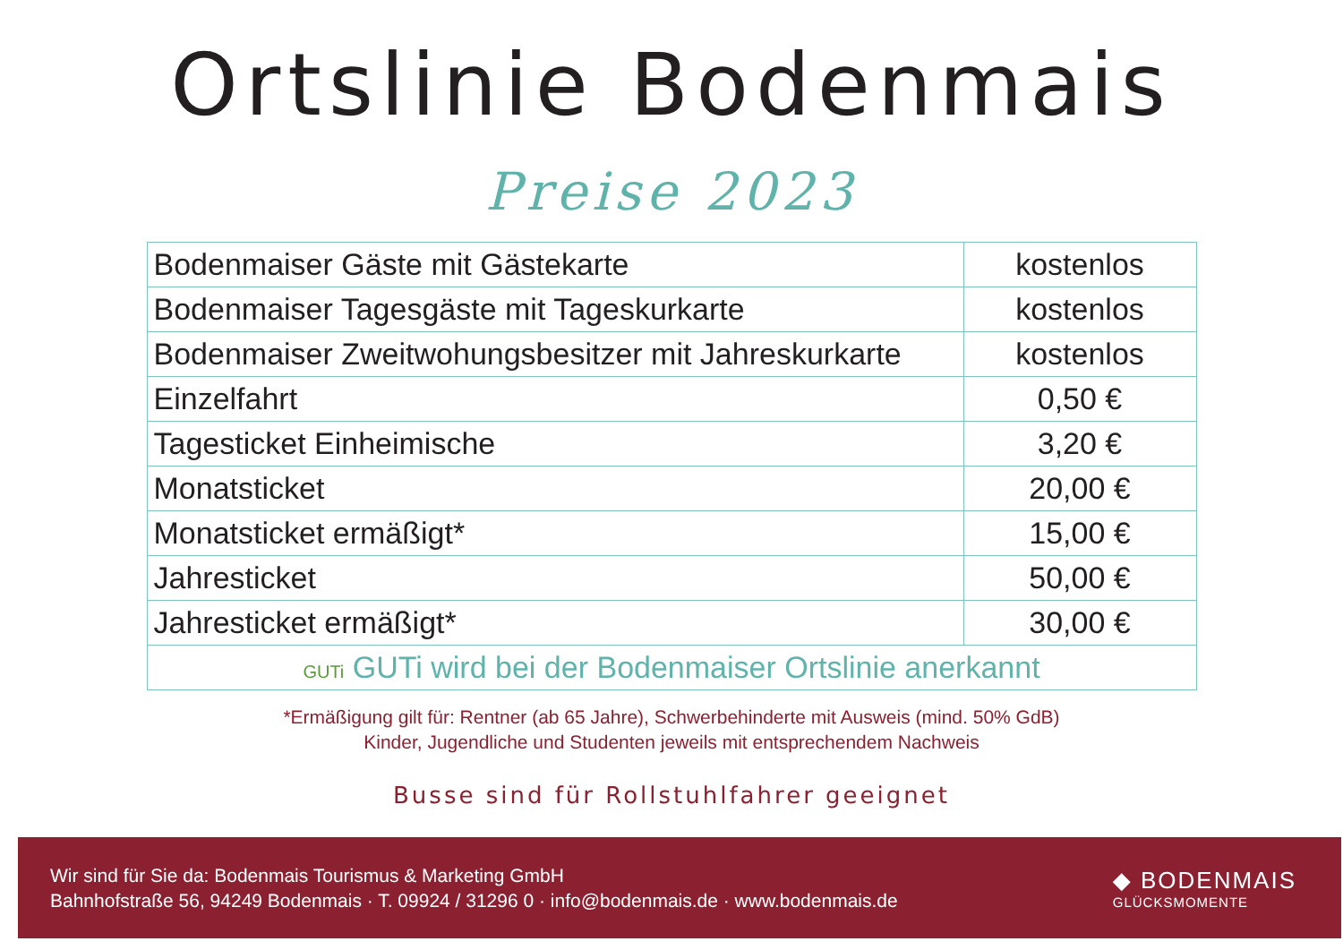Ortslinie Bodenmais
Preise 2023
| Bodenmaiser Gäste mit Gästekarte | kostenlos |
| Bodenmaiser Tagesgäste mit Tageskurkarte | kostenlos |
| Bodenmaiser Zweitwohungsbesitzer mit Jahreskurkarte | kostenlos |
| Einzelfahrt | 0,50 € |
| Tagesticket Einheimische | 3,20 € |
| Monatsticket | 20,00 € |
| Monatsticket ermäßigt* | 15,00 € |
| Jahresticket | 50,00 € |
| Jahresticket ermäßigt* | 30,00 € |
| GUTi GUTi wird bei der Bodenmaiser Ortslinie anerkannt | |
*Ermäßigung gilt für: Rentner (ab 65 Jahre), Schwerbehinderte mit Ausweis (mind. 50% GdB)
Kinder, Jugendliche und Studenten jeweils mit entsprechendem Nachweis
Busse sind für Rollstuhlfahrer geeignet
Wir sind für Sie da: Bodenmais Tourismus & Marketing GmbH
Bahnhofstraße 56, 94249 Bodenmais · T. 09924 / 31296 0 · info@bodenmais.de · www.bodenmais.de
◆ BODENMAIS
GLÜCKSMOMENTE